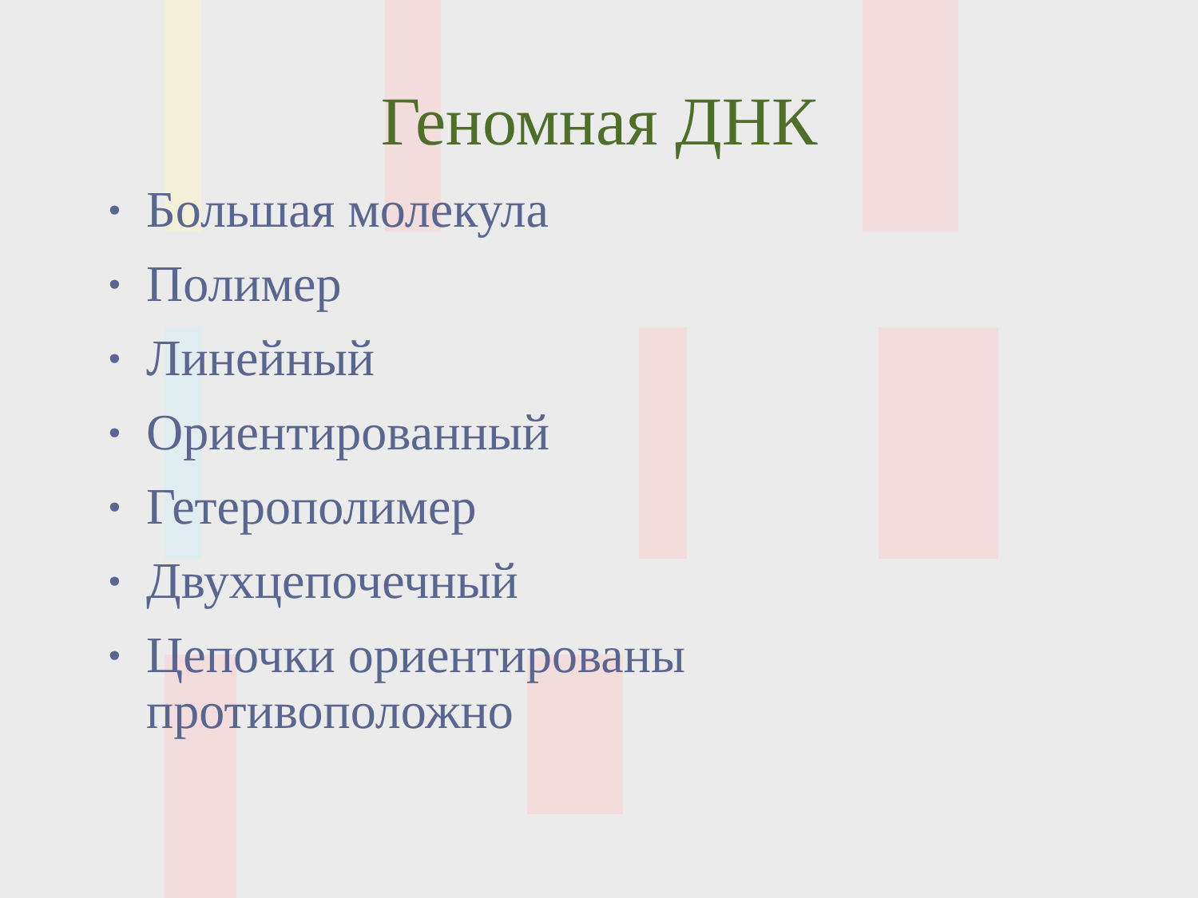Геномная ДНК
• Большая молекула
• Полимер
• Линейный
• Ориентированный
• Гетерополимер
• Двухцепочечный
• Цепочки ориентированы
противоположно